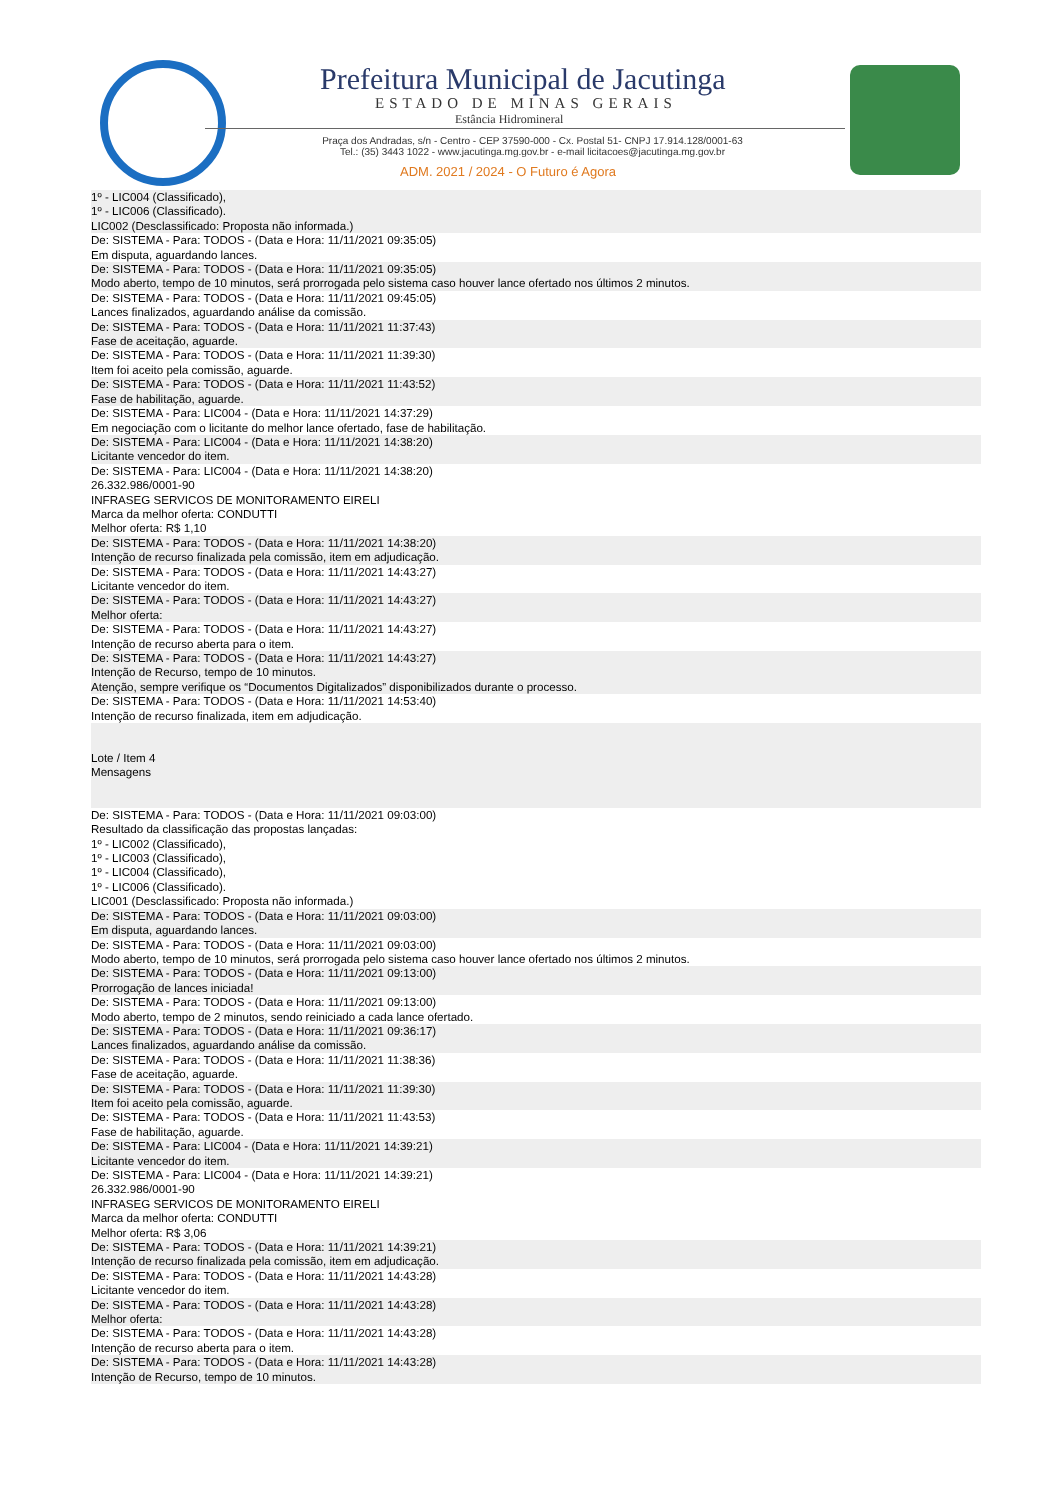Prefeitura Municipal de Jacutinga
ESTADO DE MINAS GERAIS
Estância Hidromineral
Praça dos Andradas, s/n - Centro - CEP 37590-000 - Cx. Postal 51- CNPJ 17.914.128/0001-63
Tel.: (35) 3443 1022 - www.jacutinga.mg.gov.br - e-mail licitacoes@jacutinga.mg.gov.br
ADM. 2021 / 2024 - O Futuro é Agora
1º - LIC004 (Classificado),
1º - LIC006 (Classificado).
LIC002 (Desclassificado: Proposta não informada.)
De: SISTEMA - Para: TODOS - (Data e Hora: 11/11/2021 09:35:05)
Em disputa, aguardando lances.
De: SISTEMA - Para: TODOS - (Data e Hora: 11/11/2021 09:35:05)
Modo aberto, tempo de 10 minutos, será prorrogada pelo sistema caso houver lance ofertado nos últimos 2 minutos.
De: SISTEMA - Para: TODOS - (Data e Hora: 11/11/2021 09:45:05)
Lances finalizados, aguardando análise da comissão.
De: SISTEMA - Para: TODOS - (Data e Hora: 11/11/2021 11:37:43)
Fase de aceitação, aguarde.
De: SISTEMA - Para: TODOS - (Data e Hora: 11/11/2021 11:39:30)
Item foi aceito pela comissão, aguarde.
De: SISTEMA - Para: TODOS - (Data e Hora: 11/11/2021 11:43:52)
Fase de habilitação, aguarde.
De: SISTEMA - Para: LIC004 - (Data e Hora: 11/11/2021 14:37:29)
Em negociação com o licitante do melhor lance ofertado, fase de habilitação.
De: SISTEMA - Para: LIC004 - (Data e Hora: 11/11/2021 14:38:20)
Licitante vencedor do item.
De: SISTEMA - Para: LIC004 - (Data e Hora: 11/11/2021 14:38:20)
26.332.986/0001-90
INFRASEG SERVICOS DE MONITORAMENTO EIRELI
Marca da melhor oferta: CONDUTTI
Melhor oferta: R$ 1,10
De: SISTEMA - Para: TODOS - (Data e Hora: 11/11/2021 14:38:20)
Intenção de recurso finalizada pela comissão, item em adjudicação.
De: SISTEMA - Para: TODOS - (Data e Hora: 11/11/2021 14:43:27)
Licitante vencedor do item.
De: SISTEMA - Para: TODOS - (Data e Hora: 11/11/2021 14:43:27)
Melhor oferta:
De: SISTEMA - Para: TODOS - (Data e Hora: 11/11/2021 14:43:27)
Intenção de recurso aberta para o item.
De: SISTEMA - Para: TODOS - (Data e Hora: 11/11/2021 14:43:27)
Intenção de Recurso, tempo de 10 minutos.
Atenção, sempre verifique os “Documentos Digitalizados” disponibilizados durante o processo.
De: SISTEMA - Para: TODOS - (Data e Hora: 11/11/2021 14:53:40)
Intenção de recurso finalizada, item em adjudicação.
Lote / Item 4
Mensagens
De: SISTEMA - Para: TODOS - (Data e Hora: 11/11/2021 09:03:00)
Resultado da classificação das propostas lançadas:
1º - LIC002 (Classificado),
1º - LIC003 (Classificado),
1º - LIC004 (Classificado),
1º - LIC006 (Classificado).
LIC001 (Desclassificado: Proposta não informada.)
De: SISTEMA - Para: TODOS - (Data e Hora: 11/11/2021 09:03:00)
Em disputa, aguardando lances.
De: SISTEMA - Para: TODOS - (Data e Hora: 11/11/2021 09:03:00)
Modo aberto, tempo de 10 minutos, será prorrogada pelo sistema caso houver lance ofertado nos últimos 2 minutos.
De: SISTEMA - Para: TODOS - (Data e Hora: 11/11/2021 09:13:00)
Prorrogação de lances iniciada!
De: SISTEMA - Para: TODOS - (Data e Hora: 11/11/2021 09:13:00)
Modo aberto, tempo de 2 minutos, sendo reiniciado a cada lance ofertado.
De: SISTEMA - Para: TODOS - (Data e Hora: 11/11/2021 09:36:17)
Lances finalizados, aguardando análise da comissão.
De: SISTEMA - Para: TODOS - (Data e Hora: 11/11/2021 11:38:36)
Fase de aceitação, aguarde.
De: SISTEMA - Para: TODOS - (Data e Hora: 11/11/2021 11:39:30)
Item foi aceito pela comissão, aguarde.
De: SISTEMA - Para: TODOS - (Data e Hora: 11/11/2021 11:43:53)
Fase de habilitação, aguarde.
De: SISTEMA - Para: LIC004 - (Data e Hora: 11/11/2021 14:39:21)
Licitante vencedor do item.
De: SISTEMA - Para: LIC004 - (Data e Hora: 11/11/2021 14:39:21)
26.332.986/0001-90
INFRASEG SERVICOS DE MONITORAMENTO EIRELI
Marca da melhor oferta: CONDUTTI
Melhor oferta: R$ 3,06
De: SISTEMA - Para: TODOS - (Data e Hora: 11/11/2021 14:39:21)
Intenção de recurso finalizada pela comissão, item em adjudicação.
De: SISTEMA - Para: TODOS - (Data e Hora: 11/11/2021 14:43:28)
Licitante vencedor do item.
De: SISTEMA - Para: TODOS - (Data e Hora: 11/11/2021 14:43:28)
Melhor oferta:
De: SISTEMA - Para: TODOS - (Data e Hora: 11/11/2021 14:43:28)
Intenção de recurso aberta para o item.
De: SISTEMA - Para: TODOS - (Data e Hora: 11/11/2021 14:43:28)
Intenção de Recurso, tempo de 10 minutos.